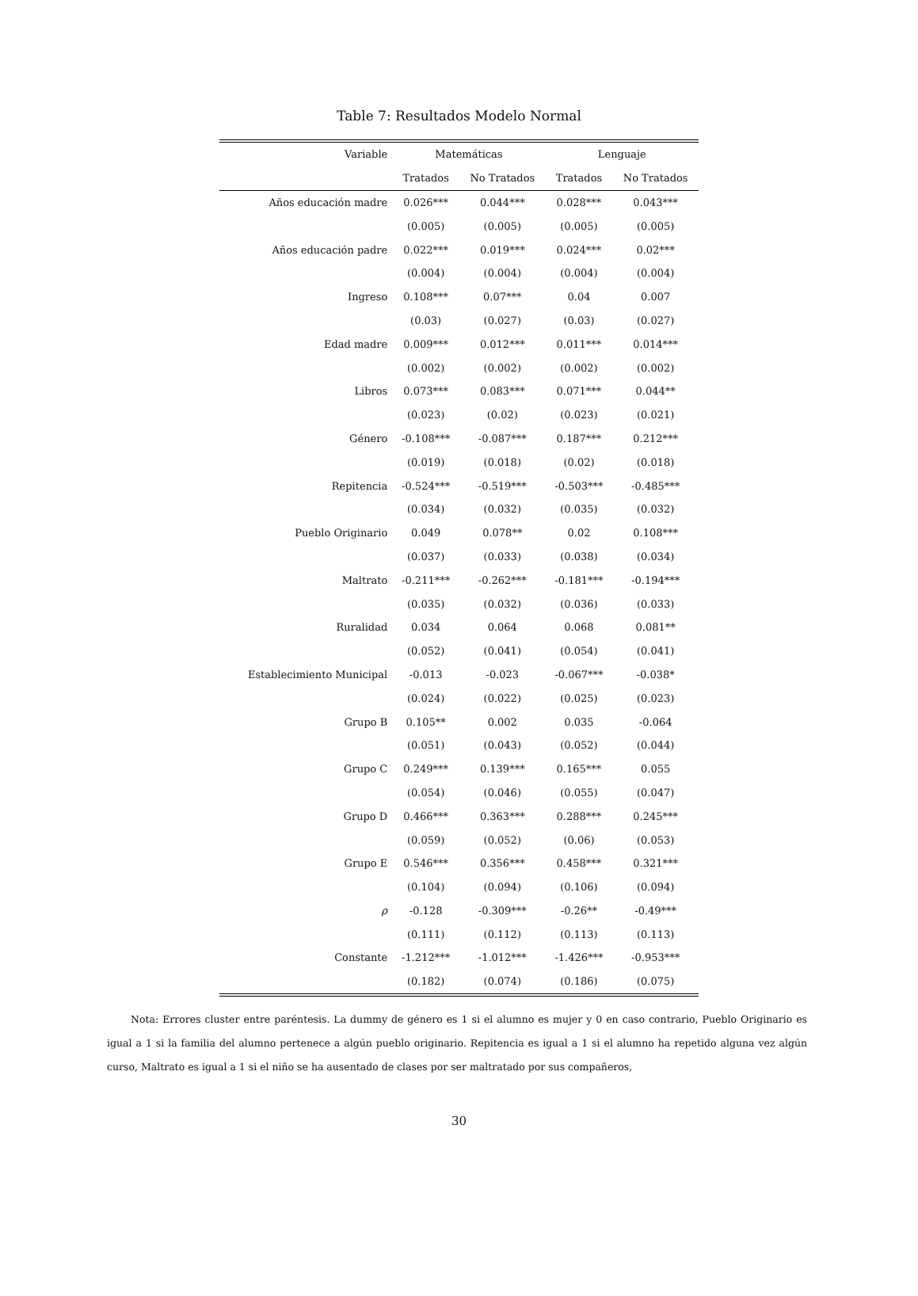Table 7: Resultados Modelo Normal
| Variable | Matemáticas | | Lenguaje | |
| --- | --- | --- | --- | --- |
| | Tratados | No Tratados | Tratados | No Tratados |
| Años educación madre | 0.026*** | 0.044*** | 0.028*** | 0.043*** |
| | (0.005) | (0.005) | (0.005) | (0.005) |
| Años educación padre | 0.022*** | 0.019*** | 0.024*** | 0.02*** |
| | (0.004) | (0.004) | (0.004) | (0.004) |
| Ingreso | 0.108*** | 0.07*** | 0.04 | 0.007 |
| | (0.03) | (0.027) | (0.03) | (0.027) |
| Edad madre | 0.009*** | 0.012*** | 0.011*** | 0.014*** |
| | (0.002) | (0.002) | (0.002) | (0.002) |
| Libros | 0.073*** | 0.083*** | 0.071*** | 0.044** |
| | (0.023) | (0.02) | (0.023) | (0.021) |
| Género | -0.108*** | -0.087*** | 0.187*** | 0.212*** |
| | (0.019) | (0.018) | (0.02) | (0.018) |
| Repitencia | -0.524*** | -0.519*** | -0.503*** | -0.485*** |
| | (0.034) | (0.032) | (0.035) | (0.032) |
| Pueblo Originario | 0.049 | 0.078** | 0.02 | 0.108*** |
| | (0.037) | (0.033) | (0.038) | (0.034) |
| Maltrato | -0.211*** | -0.262*** | -0.181*** | -0.194*** |
| | (0.035) | (0.032) | (0.036) | (0.033) |
| Ruralidad | 0.034 | 0.064 | 0.068 | 0.081** |
| | (0.052) | (0.041) | (0.054) | (0.041) |
| Establecimiento Municipal | -0.013 | -0.023 | -0.067*** | -0.038* |
| | (0.024) | (0.022) | (0.025) | (0.023) |
| Grupo B | 0.105** | 0.002 | 0.035 | -0.064 |
| | (0.051) | (0.043) | (0.052) | (0.044) |
| Grupo C | 0.249*** | 0.139*** | 0.165*** | 0.055 |
| | (0.054) | (0.046) | (0.055) | (0.047) |
| Grupo D | 0.466*** | 0.363*** | 0.288*** | 0.245*** |
| | (0.059) | (0.052) | (0.06) | (0.053) |
| Grupo E | 0.546*** | 0.356*** | 0.458*** | 0.321*** |
| | (0.104) | (0.094) | (0.106) | (0.094) |
| ρ | -0.128 | -0.309*** | -0.26** | -0.49*** |
| | (0.111) | (0.112) | (0.113) | (0.113) |
| Constante | -1.212*** | -1.012*** | -1.426*** | -0.953*** |
| | (0.182) | (0.074) | (0.186) | (0.075) |
Nota: Errores cluster entre paréntesis. La dummy de género es 1 si el alumno es mujer y 0 en caso contrario, Pueblo Originario es igual a 1 si la familia del alumno pertenece a algún pueblo originario. Repitencia es igual a 1 si el alumno ha repetido alguna vez algún curso, Maltrato es igual a 1 si el niño se ha ausentado de clases por ser maltratado por sus compañeros,
30